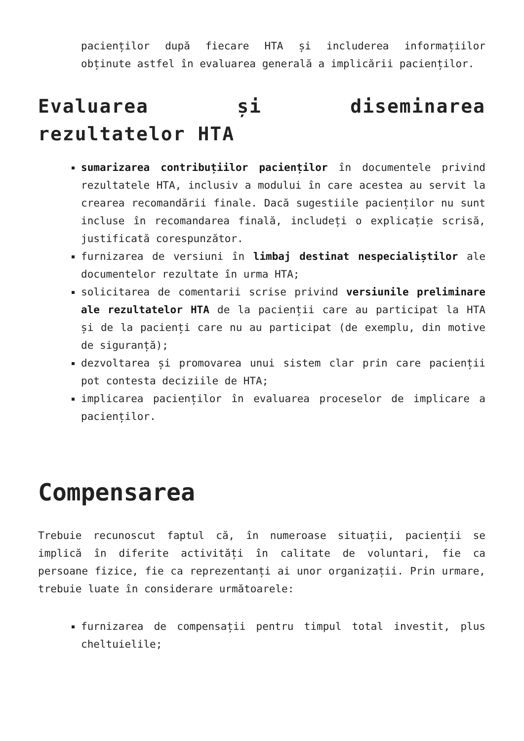pacienților după fiecare HTA și includerea informațiilor obținute astfel în evaluarea generală a implicării pacienților.
Evaluarea și diseminarea rezultatelor HTA
sumarizarea contribuțiilor pacienților în documentele privind rezultatele HTA, inclusiv a modului în care acestea au servit la crearea recomandării finale. Dacă sugestiile pacienților nu sunt incluse în recomandarea finală, includeți o explicație scrisă, justificată corespunzător.
furnizarea de versiuni în limbaj destinat nespecialiștilor ale documentelor rezultate în urma HTA;
solicitarea de comentarii scrise privind versiunile preliminare ale rezultatelor HTA de la pacienții care au participat la HTA și de la pacienți care nu au participat (de exemplu, din motive de siguranță);
dezvoltarea și promovarea unui sistem clar prin care pacienții pot contesta deciziile de HTA;
implicarea pacienților în evaluarea proceselor de implicare a pacienților.
Compensarea
Trebuie recunoscut faptul că, în numeroase situații, pacienții se implică în diferite activități în calitate de voluntari, fie ca persoane fizice, fie ca reprezentanți ai unor organizații. Prin urmare, trebuie luate în considerare următoarele:
furnizarea de compensații pentru timpul total investit, plus cheltuielile;